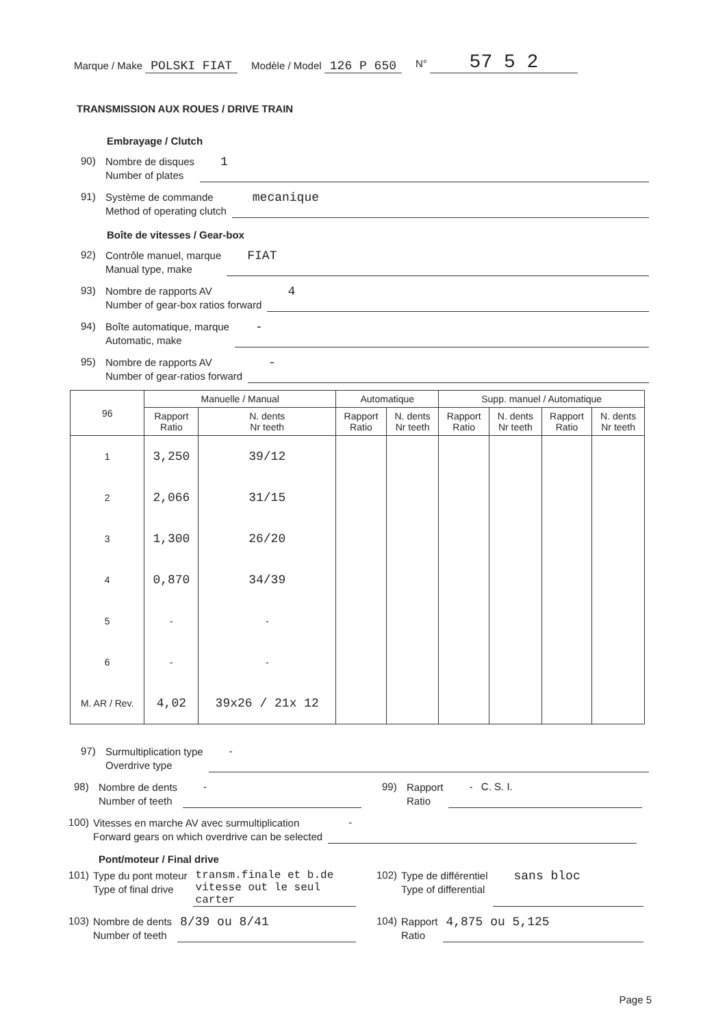Marque / Make POLSKI FIAT Modèle / Model 126 P 650 N° 57 5 2
TRANSMISSION AUX ROUES / DRIVE TRAIN
Embrayage / Clutch
90) Nombre de disques
Number of plates 1
91) Système de commande
Method of operating clutch mecanique
Boîte de vitesses / Gear-box
92) Contrôle manuel, marque
Manual type, make FIAT
93) Nombre de rapports AV
Number of gear-box ratios forward 4
94) Boîte automatique, marque
Automatic, make -
95) Nombre de rapports AV
Number of gear-ratios forward -
| 96 | Manuelle / Manual | | Automatique | | Supp. manuel / Automatique | | | |
| --- | --- | --- | --- | --- | --- | --- | --- | --- |
| | Rapport Ratio | N. dents Nr teeth | Rapport Ratio | N. dents Nr teeth | Rapport Ratio | N. dents Nr teeth | Rapport Ratio | N. dents Nr teeth |
| 1 | 3,250 | 39/12 | | | | | | |
| 2 | 2,066 | 31/15 | | | | | | |
| 3 | 1,300 | 26/20 | | | | | | |
| 4 | 0,870 | 34/39 | | | | | | |
| 5 | - | - | | | | | | |
| 6 | - | - | | | | | | |
| M. AR / Rev. | 4,02 | 39x26 / 21x 12 | | | | | | |
97) Surmultiplication type
Overdrive type -
98) Nombre de dents
Number of teeth -
99) Rapport
Ratio - C. S. I.
100) Vitesses en marche AV avec surmultiplication
Forward gears on which overdrive can be selected -
Pont/moteur / Final drive
101) Type du pont moteur
Type of final drive transm.finale et b.de vitesse out le seul carter
102) Type de différentiel
Type of differential sans bloc
103) Nombre de dents
Number of teeth 8/39 ou 8/41
104) Rapport
Ratio 4,875 ou 5,125
Page 5